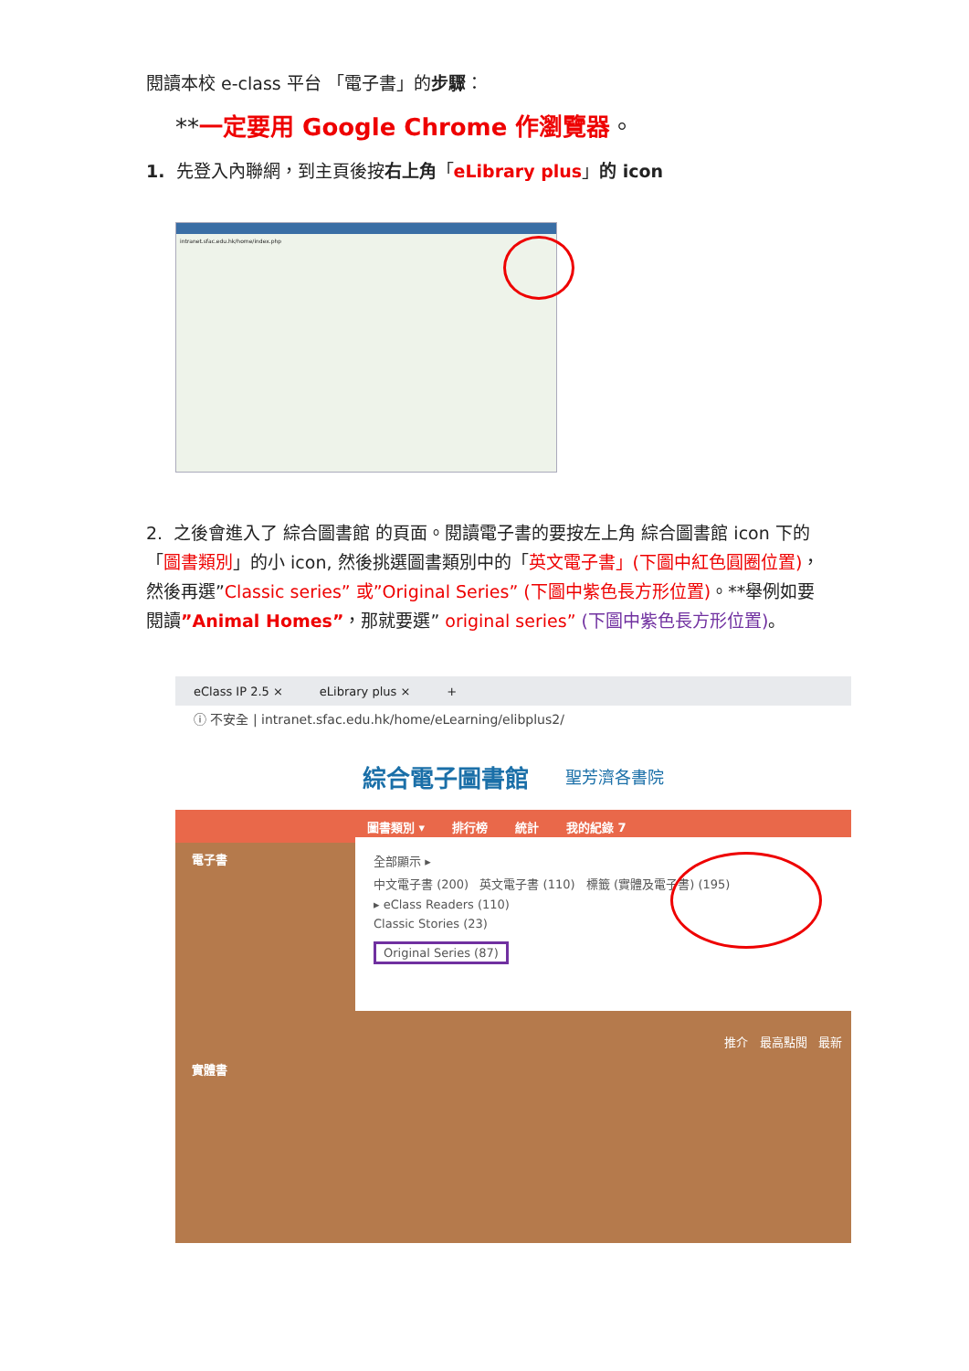閱讀本校 e-class 平台 「電子書」的步驟：
**一定要用 Google Chrome 作瀏覽器。
1. 先登入內聯網，到主頁後按右上角「eLibrary plus」的 icon
intranet.sfac.edu.hk/home/index.php
2. 之後會進入了 綜合圖書館 的頁面。閱讀電子書的要按左上角 綜合圖書館 icon 下的「圖書類別」的小 icon, 然後挑選圖書類別中的「英文電子書」(下圖中紅色圓圈位置)，然後再選”Classic series” 或”Original Series” (下圖中紫色長方形位置)。**舉例如要閱讀”Animal Homes”，那就要選” original series” (下圖中紫色長方形位置)。
eClass IP 2.5 × eLibrary plus × +
ⓘ 不安全 | intranet.sfac.edu.hk/home/eLearning/elibplus2/
綜合電子圖書館 聖芳濟各書院
圖書類別 ▾ 排行榜 統計 我的紀錄 7
電子書
實體書
全部顯示 ▸
中文電子書 (200) 英文電子書 (110) 標籤 (實體及電子書) (195)
▸ eClass Readers (110)
Classic Stories (23)
Original Series (87)
推介 最高點閱 最新